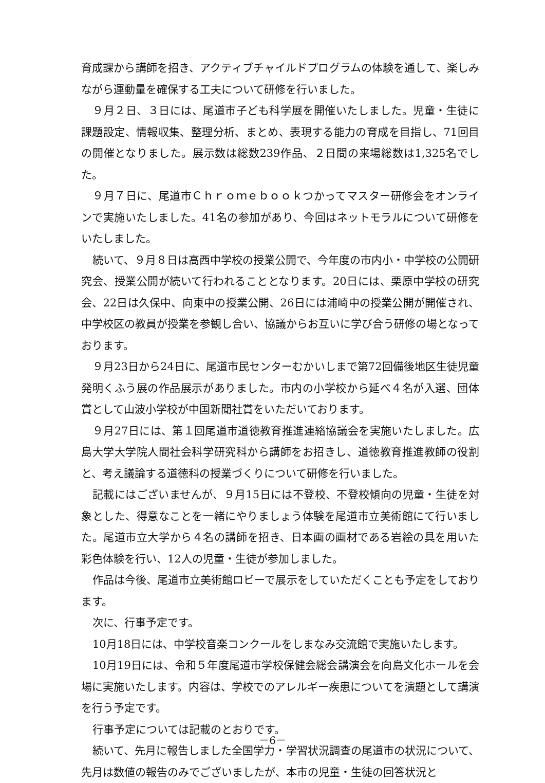育成課から講師を招き、アクティブチャイルドプログラムの体験を通して、楽しみながら運動量を確保する工夫について研修を行いました。
９月２日、３日には、尾道市子ども科学展を開催いたしました。児童・生徒に課題設定、情報収集、整理分析、まとめ、表現する能力の育成を目指し、71回目の開催となりました。展示数は総数239作品、２日間の来場総数は1,325名でした。
９月７日に、尾道市Ｃｈｒｏｍｅｂｏｏｋつかってマスター研修会をオンラインで実施いたしました。41名の参加があり、今回はネットモラルについて研修をいたしました。
続いて、９月８日は高西中学校の授業公開で、今年度の市内小・中学校の公開研究会、授業公開が続いて行われることとなります。20日には、栗原中学校の研究会、22日は久保中、向東中の授業公開、26日には浦崎中の授業公開が開催され、中学校区の教員が授業を参観し合い、協議からお互いに学び合う研修の場となっております。
９月23日から24日に、尾道市民センターむかいしまで第72回備後地区生徒児童発明くふう展の作品展示がありました。市内の小学校から延べ４名が入選、団体賞として山波小学校が中国新聞社賞をいただいております。
９月27日には、第１回尾道市道徳教育推進連絡協議会を実施いたしました。広島大学大学院人間社会科学研究科から講師をお招きし、道徳教育推進教師の役割と、考え議論する道徳科の授業づくりについて研修を行いました。
記載にはございませんが、９月15日には不登校、不登校傾向の児童・生徒を対象とした、得意なことを一緒にやりましょう体験を尾道市立美術館にて行いました。尾道市立大学から４名の講師を招き、日本画の画材である岩絵の具を用いた彩色体験を行い、12人の児童・生徒が参加しました。
作品は今後、尾道市立美術館ロビーで展示をしていただくことも予定をしております。
次に、行事予定です。
10月18日には、中学校音楽コンクールをしまなみ交流館で実施いたします。
10月19日には、令和５年度尾道市学校保健会総会講演会を向島文化ホールを会場に実施いたします。内容は、学校でのアレルギー疾患についてを演題として講演を行う予定です。
行事予定については記載のとおりです。
続いて、先月に報告しました全国学力・学習状況調査の尾道市の状況について、先月は数値の報告のみでございましたが、本市の児童・生徒の回答状況と
－6－